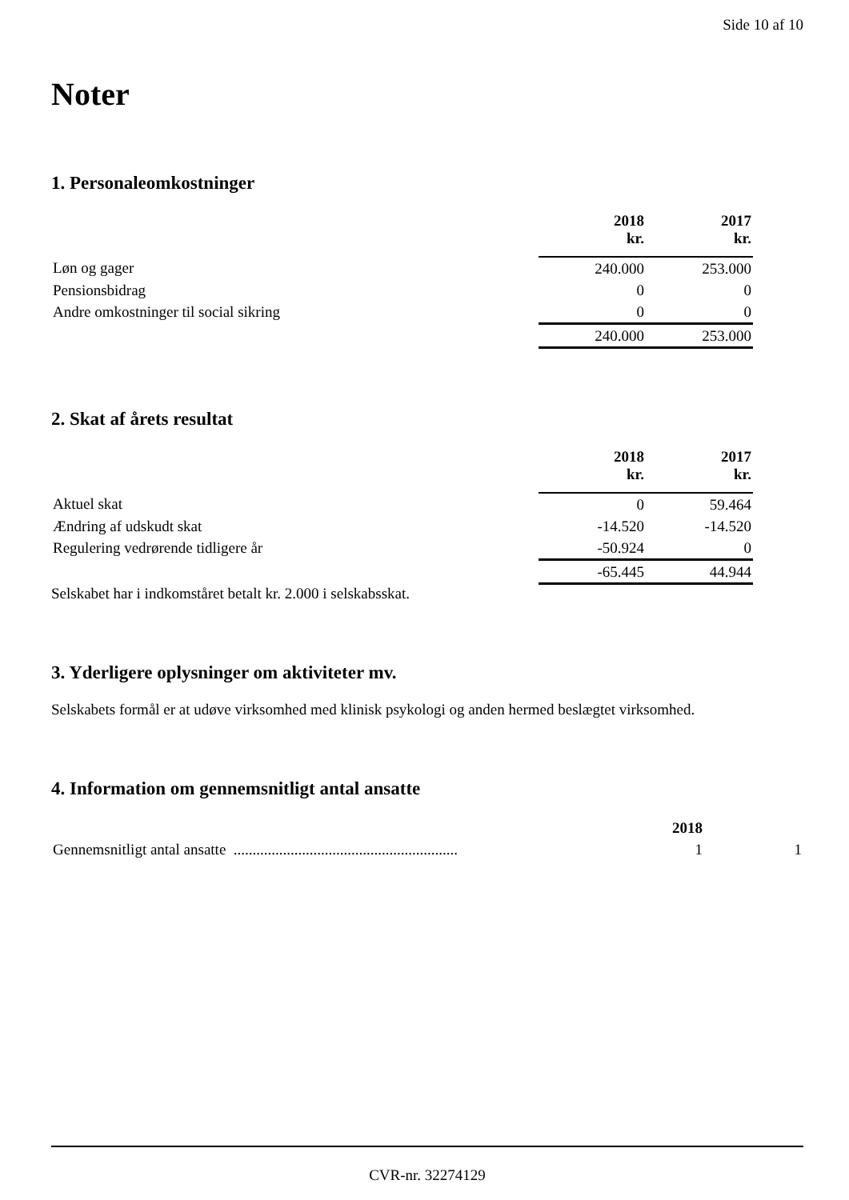Side 10 af 10
Noter
1. Personaleomkostninger
| | 2018 kr. | 2017 kr. |
| Løn og gager | 240.000 | 253.000 |
| Pensionsbidrag | 0 | 0 |
| Andre omkostninger til social sikring | 0 | 0 |
| | 240.000 | 253.000 |
2. Skat af årets resultat
| | 2018 kr. | 2017 kr. |
| Aktuel skat | 0 | 59.464 |
| Ændring af udskudt skat | -14.520 | -14.520 |
| Regulering vedrørende tidligere år | -50.924 | 0 |
| | -65.445 | 44.944 |
Selskabet har i indkomståret betalt kr. 2.000 i selskabsskat.
3. Yderligere oplysninger om aktiviteter mv.
Selskabets formål er at udøve virksomhed med klinisk psykologi og anden hermed beslægtet virksomhed.
4. Information om gennemsnitligt antal ansatte
| | 2018 | |
| Gennemsnitligt antal ansatte ........................................................... | 1 | 1 |
CVR-nr. 32274129